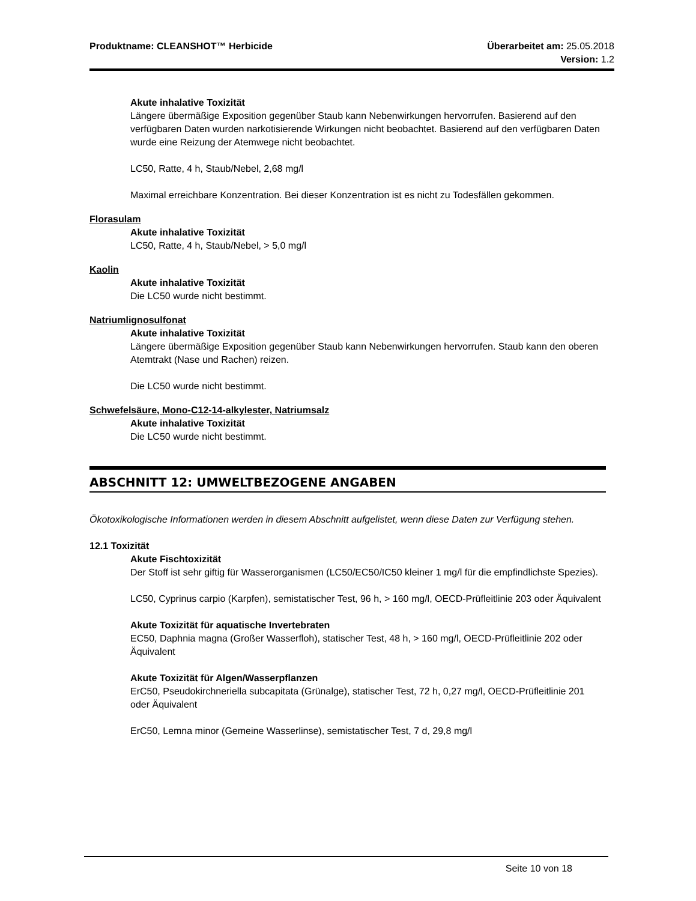Produktname: CLEANSHOT™ Herbicide Überarbeitet am: 25.05.2018
Version: 1.2
Akute inhalative Toxizität
Längere übermäßige Exposition gegenüber Staub kann Nebenwirkungen hervorrufen. Basierend auf den verfügbaren Daten wurden narkotisierende Wirkungen nicht beobachtet. Basierend auf den verfügbaren Daten wurde eine Reizung der Atemwege nicht beobachtet.
LC50, Ratte, 4 h, Staub/Nebel, 2,68 mg/l
Maximal erreichbare Konzentration. Bei dieser Konzentration ist es nicht zu Todesfällen gekommen.
Florasulam
Akute inhalative Toxizität
LC50, Ratte, 4 h, Staub/Nebel, > 5,0 mg/l
Kaolin
Akute inhalative Toxizität
Die LC50 wurde nicht bestimmt.
Natriumlignosulfonat
Akute inhalative Toxizität
Längere übermäßige Exposition gegenüber Staub kann Nebenwirkungen hervorrufen. Staub kann den oberen Atemtrakt (Nase und Rachen) reizen.
Die LC50 wurde nicht bestimmt.
Schwefelsäure, Mono-C12-14-alkylester, Natriumsalz
Akute inhalative Toxizität
Die LC50 wurde nicht bestimmt.
ABSCHNITT 12: UMWELTBEZOGENE ANGABEN
Ökotoxikologische Informationen werden in diesem Abschnitt aufgelistet, wenn diese Daten zur Verfügung stehen.
12.1 Toxizität
Akute Fischtoxizität
Der Stoff ist sehr giftig für Wasserorganismen (LC50/EC50/IC50 kleiner 1 mg/l für die empfindlichste Spezies).
LC50, Cyprinus carpio (Karpfen), semistatischer Test, 96 h, > 160 mg/l, OECD-Prüfleitlinie 203 oder Äquivalent
Akute Toxizität für aquatische Invertebraten
EC50, Daphnia magna (Großer Wasserfloh), statischer Test, 48 h, > 160 mg/l, OECD-Prüfleitlinie 202 oder Äquivalent
Akute Toxizität für Algen/Wasserpflanzen
ErC50, Pseudokirchneriella subcapitata (Grünalge), statischer Test, 72 h, 0,27 mg/l, OECD-Prüfleitlinie 201 oder Äquivalent
ErC50, Lemna minor (Gemeine Wasserlinse), semistatischer Test, 7 d, 29,8 mg/l
Seite 10 von 18